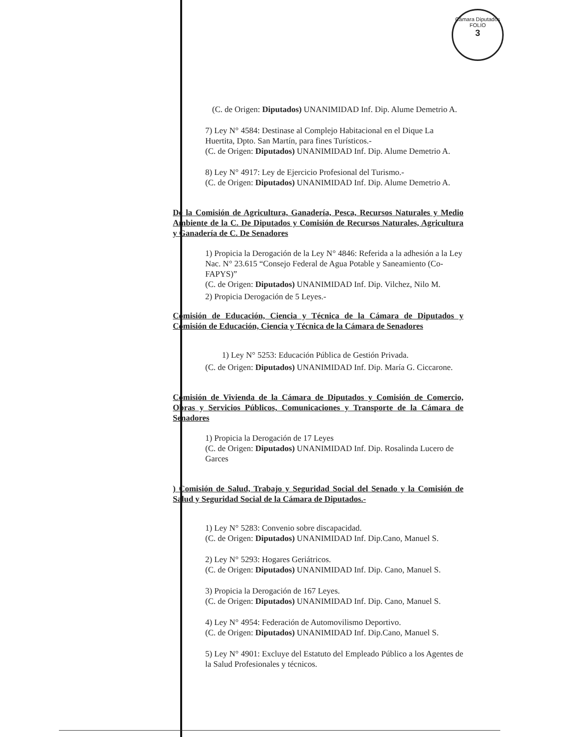Cámara Diputados
FOLIO
3
(C. de Origen: Diputados) UNANIMIDAD Inf. Dip. Alume Demetrio A.
7) Ley N° 4584: Destinase al Complejo Habitacional en el Dique La Huertita, Dpto. San Martín, para fines Turísticos.-
(C. de Origen: Diputados) UNANIMIDAD Inf. Dip. Alume Demetrio A.
8) Ley N° 4917: Ley de Ejercicio Profesional del Turismo.-
(C. de Origen: Diputados) UNANIMIDAD Inf. Dip. Alume Demetrio A.
De la Comisión de Agricultura, Ganadería, Pesca, Recursos Naturales y Medio Ambiente de la C. De Diputados y Comisión de Recursos Naturales, Agricultura y Ganadería de C. De Senadores
1) Propicia la Derogación de la Ley N° 4846: Referida a la adhesión a la Ley Nac. N° 23.615 “Consejo Federal de Agua Potable y Saneamiento (Co-FAPYS)”
(C. de Origen: Diputados) UNANIMIDAD Inf. Dip. Vilchez, Nilo M.
2) Propicia Derogación de 5 Leyes.-
Comisión de Educación, Ciencia y Técnica de la Cámara de Diputados y Comisión de Educación, Ciencia y Técnica de la Cámara de Senadores
1) Ley N° 5253: Educación Pública de Gestión Privada.
(C. de Origen: Diputados) UNANIMIDAD Inf. Dip. María G. Ciccarone.
Comisión de Vivienda de la Cámara de Diputados y Comisión de Comercio, Obras y Servicios Públicos, Comunicaciones y Transporte de la Cámara de Senadores
1) Propicia la Derogación de 17 Leyes
(C. de Origen: Diputados) UNANIMIDAD Inf. Dip. Rosalinda Lucero de Garces
) Comisión de Salud, Trabajo y Seguridad Social del Senado y la Comisión de Salud y Seguridad Social de la Cámara de Diputados.-
1) Ley N° 5283: Convenio sobre discapacidad.
(C. de Origen: Diputados) UNANIMIDAD Inf. Dip.Cano, Manuel S.
2) Ley N° 5293: Hogares Geriátricos.
(C. de Origen: Diputados) UNANIMIDAD Inf. Dip. Cano, Manuel S.
3) Propicia la Derogación de 167 Leyes.
(C. de Origen: Diputados) UNANIMIDAD Inf. Dip. Cano, Manuel S.
4) Ley N° 4954: Federación de Automovilismo Deportivo.
(C. de Origen: Diputados) UNANIMIDAD Inf. Dip.Cano, Manuel S.
5) Ley N° 4901: Excluye del Estatuto del Empleado Público a los Agentes de la Salud Profesionales y técnicos.